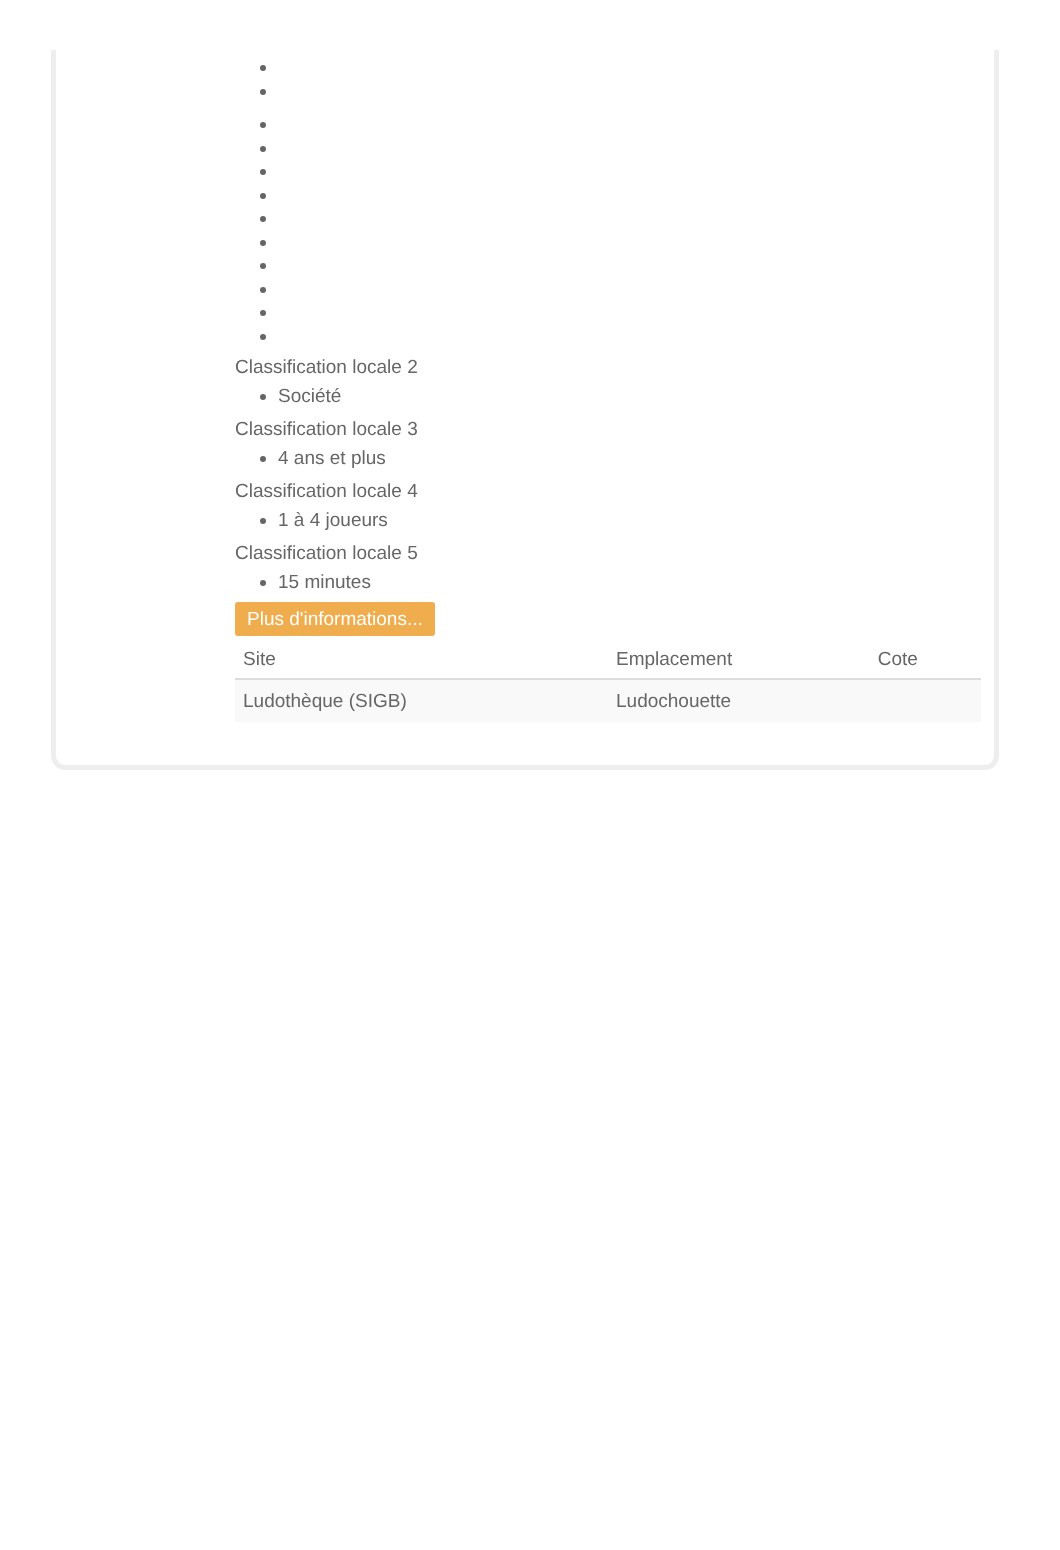Classification locale 2
Société
Classification locale 3
4 ans et plus
Classification locale 4
1 à 4 joueurs
Classification locale 5
15 minutes
Plus d'informations...
| Site | Emplacement | Cote |
| --- | --- | --- |
| Ludothèque (SIGB) | Ludochouette | |